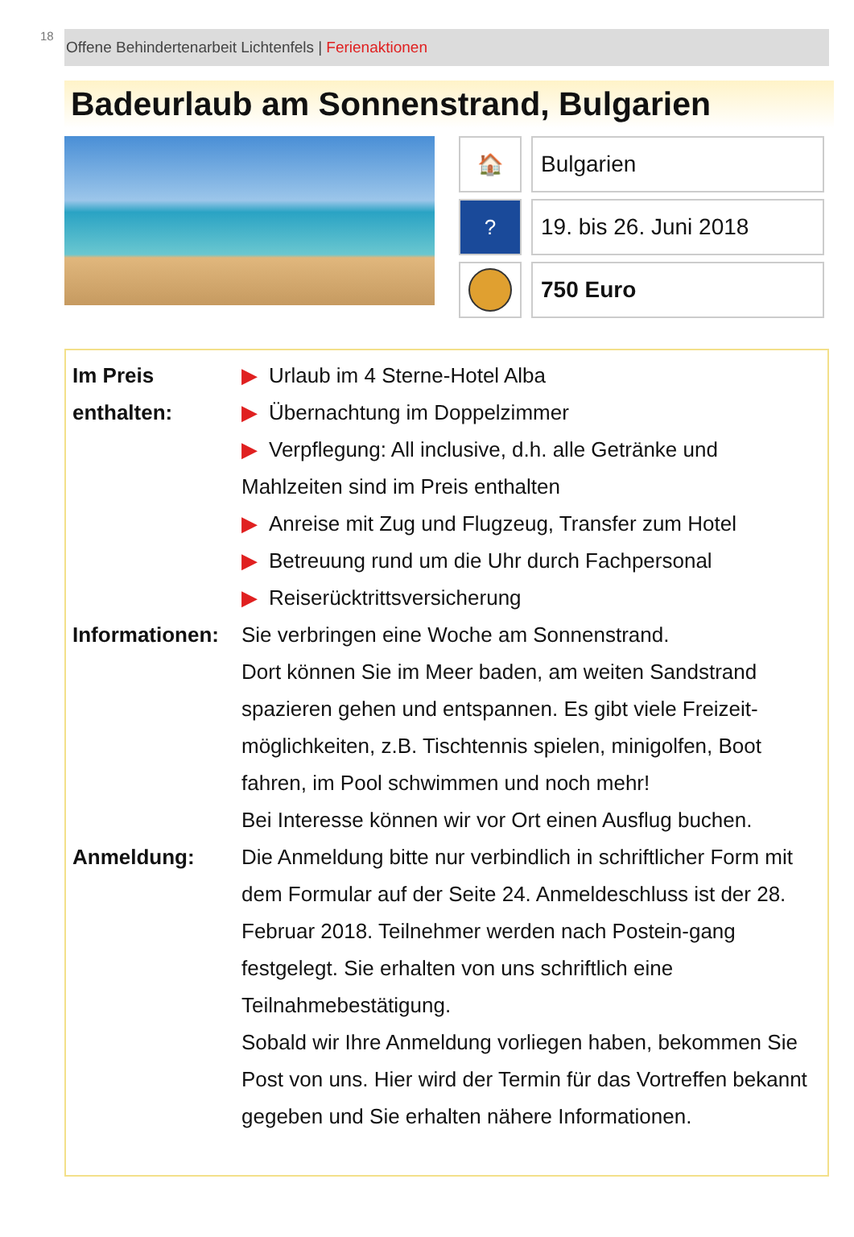18
Offene Behindertenarbeit Lichtenfels | Ferienaktionen
Badeurlaub am Sonnenstrand, Bulgarien
🏠 Bulgarien
? 19. bis 26. Juni 2018
750 Euro
Im Preis
enthalten:
▶ Urlaub im 4 Sterne-Hotel Alba
▶ Übernachtung im Doppelzimmer
▶ Verpflegung: All inclusive, d.h. alle Getränke und Mahlzeiten sind im Preis enthalten
▶ Anreise mit Zug und Flugzeug, Transfer zum Hotel
▶ Betreuung rund um die Uhr durch Fachpersonal
▶ Reiserücktrittsversicherung
Informationen:
Sie verbringen eine Woche am Sonnenstrand.
Dort können Sie im Meer baden, am weiten Sandstrand spazieren gehen und entspannen. Es gibt viele Freizeit-möglichkeiten, z.B. Tischtennis spielen, minigolfen, Boot fahren, im Pool schwimmen und noch mehr!
Bei Interesse können wir vor Ort einen Ausflug buchen.
Anmeldung:
Die Anmeldung bitte nur verbindlich in schriftlicher Form mit dem Formular auf der Seite 24. Anmeldeschluss ist der 28. Februar 2018. Teilnehmer werden nach Postein-gang festgelegt. Sie erhalten von uns schriftlich eine Teilnahmebestätigung.
Sobald wir Ihre Anmeldung vorliegen haben, bekommen Sie Post von uns. Hier wird der Termin für das Vortreffen bekannt gegeben und Sie erhalten nähere Informationen.